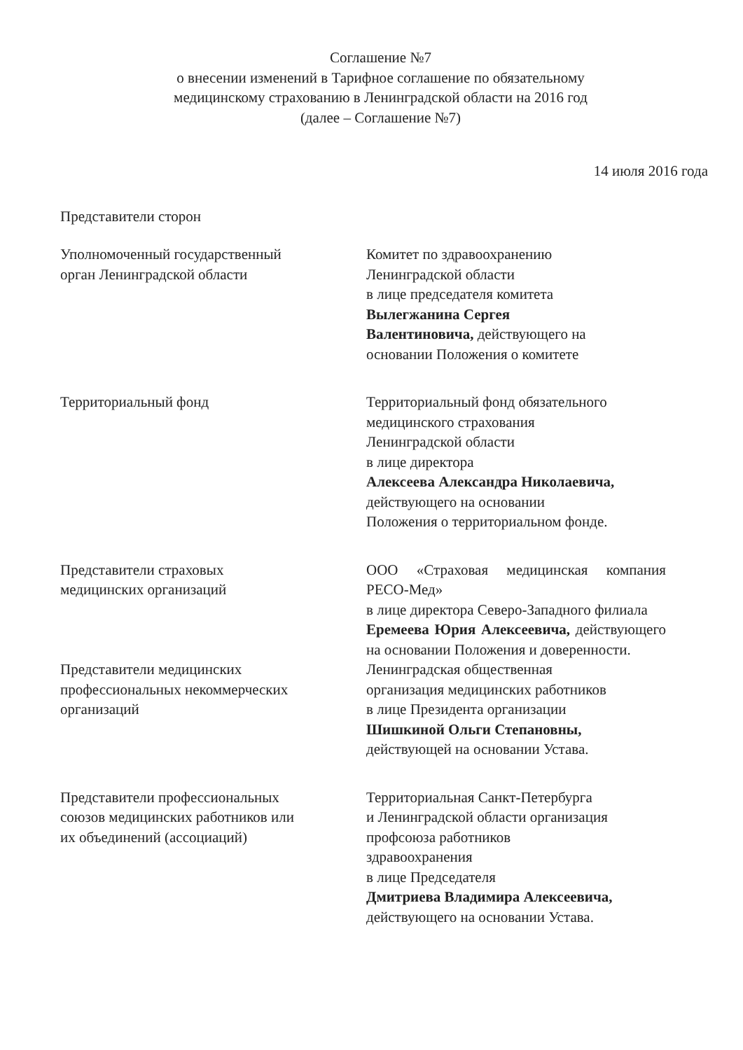Соглашение №7
о внесении изменений в Тарифное соглашение по обязательному
медицинскому страхованию в Ленинградской области на 2016 год
(далее – Соглашение №7)
14 июля 2016 года
Представители сторон
Уполномоченный государственный
орган Ленинградской области
Комитет по здравоохранению
Ленинградской области
в лице председателя комитета
Вылегжанина Сергея
Валентиновича, действующего на
основании Положения о комитете
Территориальный фонд Территориальный фонд обязательного
медицинского страхования
Ленинградской области
в лице директора
Алексеева Александра Николаевича,
действующего на основании
Положения о территориальном фонде.
Представители страховых
медицинских организаций
ООО «Страховая медицинская компания РЕСО-Мед»
в лице директора Северо-Западного филиала
Еремеева Юрия Алексеевича, действующего на основании Положения и доверенности.
Представители медицинских
профессиональных некоммерческих
организаций
Ленинградская общественная
организация медицинских работников
в лице Президента организации
Шишкиной Ольги Степановны,
действующей на основании Устава.
Представители профессиональных
союзов медицинских работников или
их объединений (ассоциаций)
Территориальная Санкт-Петербурга
и Ленинградской области организация
профсоюза работников
здравоохранения
в лице Председателя
Дмитриева Владимира Алексеевича,
действующего на основании Устава.